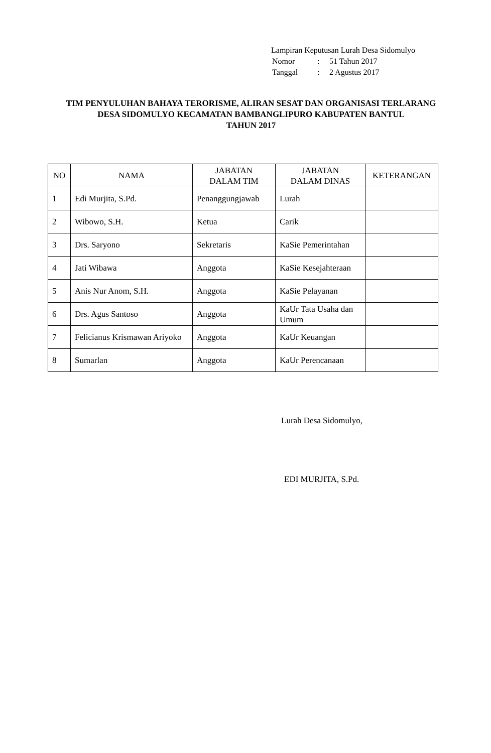Lampiran Keputusan Lurah Desa Sidomulyo
| Nomor | : | 51 Tahun 2017 |
| Tanggal | : | 2 Agustus 2017 |
TIM PENYULUHAN BAHAYA TERORISME, ALIRAN SESAT DAN ORGANISASI TERLARANG
DESA SIDOMULYO KECAMATAN BAMBANGLIPURO KABUPATEN BANTUL
TAHUN 2017
| NO | NAMA | JABATAN DALAM TIM | JABATAN DALAM DINAS | KETERANGAN |
| --- | --- | --- | --- | --- |
| 1 | Edi Murjita, S.Pd. | Penanggungjawab | Lurah | |
| 2 | Wibowo, S.H. | Ketua | Carik | |
| 3 | Drs. Saryono | Sekretaris | KaSie Pemerintahan | |
| 4 | Jati Wibawa | Anggota | KaSie Kesejahteraan | |
| 5 | Anis Nur Anom, S.H. | Anggota | KaSie Pelayanan | |
| 6 | Drs. Agus Santoso | Anggota | KaUr Tata Usaha dan Umum | |
| 7 | Felicianus Krismawan Ariyoko | Anggota | KaUr Keuangan | |
| 8 | Sumarlan | Anggota | KaUr Perencanaan | |
Lurah Desa Sidomulyo,
EDI MURJITA, S.Pd.